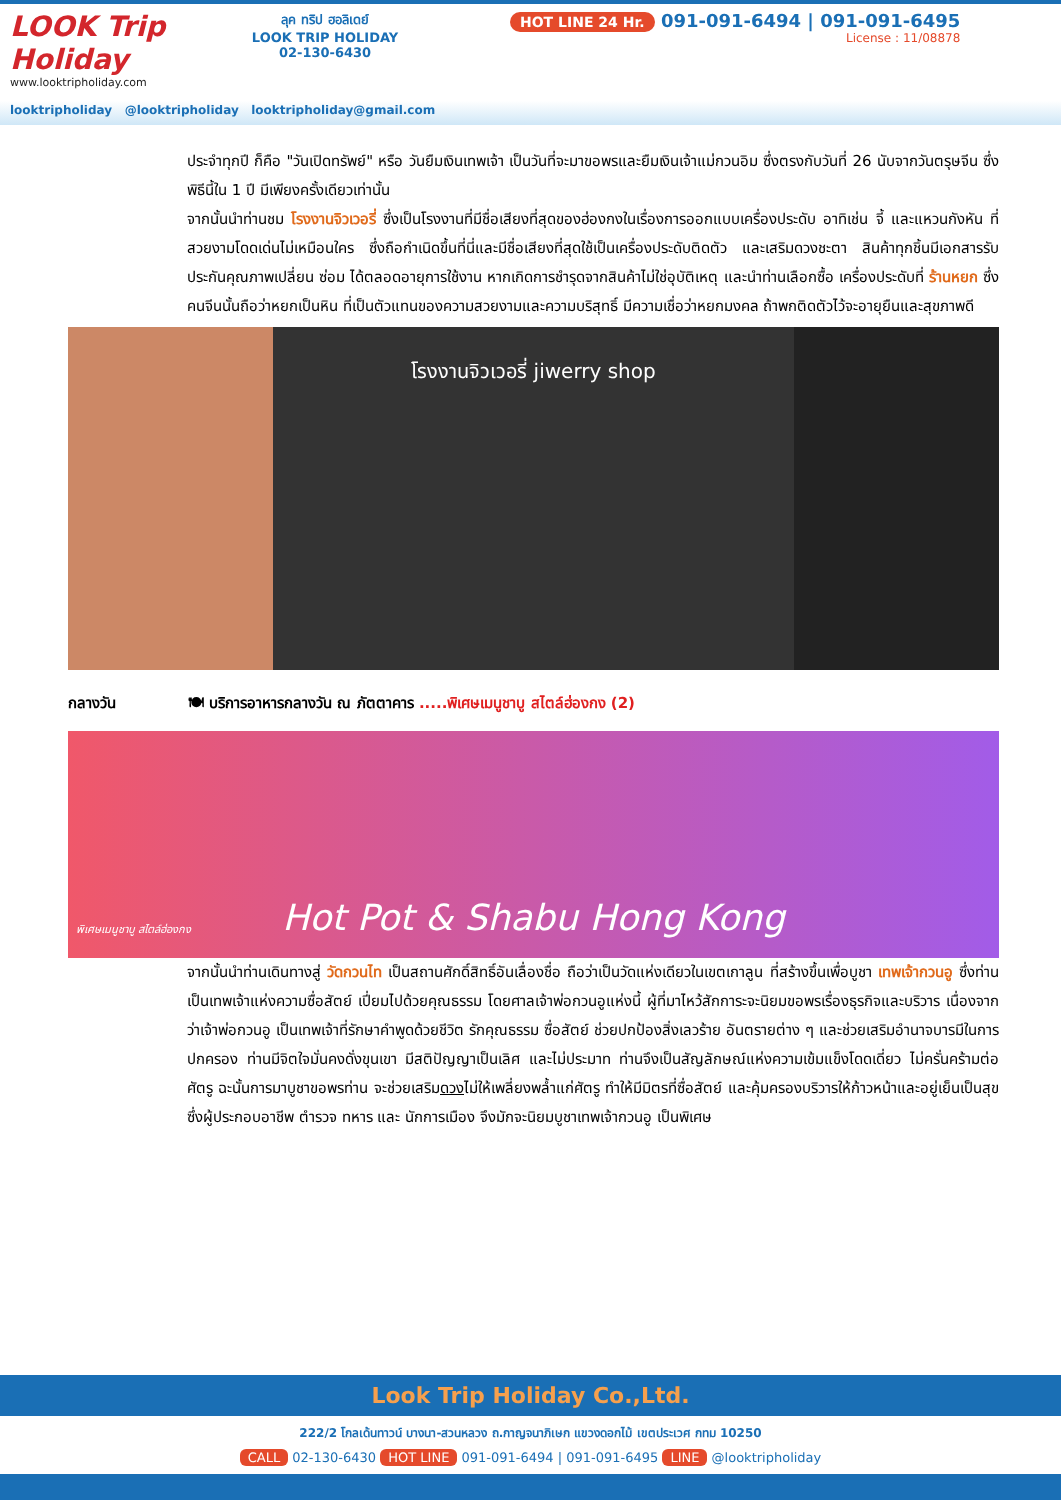LOOK Trip Holiday
www.looktripholiday.com
ลุค ทริป ฮอลิเดย์
LOOK TRIP HOLIDAY
02-130-6430
HOT LINE 24 Hr. 091-091-6494 | 091-091-6495
License : 11/08878
looktripholiday @looktripholiday looktripholiday@gmail.com
ประจำทุกปี ก็คือ "วันเปิดทรัพย์" หรือ วันยืมเงินเทพเจ้า เป็นวันที่จะมาขอพรและยืมเงินเจ้าแม่กวนอิม ซึ่งตรงกับวันที่ 26 นับจากวันตรุษจีน ซึ่งพิธีนี้ใน 1 ปี มีเพียงครั้งเดียวเท่านั้น
จากนั้นนำท่านชม โรงงานจิวเวอรี่ ซึ่งเป็นโรงงานที่มีชื่อเสียงที่สุดของฮ่องกงในเรื่องการออกแบบเครื่องประดับ อาทิเช่น จี้ และแหวนกังหัน ที่สวยงามโดดเด่นไม่เหมือนใคร ซึ่งถือกำเนิดขึ้นที่นี่และมีชื่อเสียงที่สุดใช้เป็นเครื่องประดับติดตัว และเสริมดวงชะตา สินค้าทุกชิ้นมีเอกสารรับประกันคุณภาพเปลี่ยน ซ่อม ได้ตลอดอายุการใช้งาน หากเกิดการชำรุดจากสินค้าไม่ใช่อุบัติเหตุ และนำท่านเลือกซื้อ เครื่องประดับที่ ร้านหยก ซึ่งคนจีนนั้นถือว่าหยกเป็นหิน ที่เป็นตัวแทนของความสวยงามและความบริสุทธิ์ มีความเชื่อว่าหยกมงคล ถ้าพกติดตัวไว้จะอายุยืนและสุขภาพดี
โรงงานจิวเวอรี่ jiwerry shop
กลางวัน 🍽 บริการอาหารกลางวัน ณ ภัตตาคาร .....พิเศษเมนูชาบู สไตล์ฮ่องกง (2)
พิเศษเมนูชาบู สไตล์ฮ่องกง Hot Pot & Shabu Hong Kong
จากนั้นนำท่านเดินทางสู่ วัดกวนไท เป็นสถานศักดิ์สิทธิ์อันเลื่องชื่อ ถือว่าเป็นวัดแห่งเดียวในเขตเกาลูน ที่สร้างขึ้นเพื่อบูชา เทพเจ้ากวนอู ซึ่งท่านเป็นเทพเจ้าแห่งความซื่อสัตย์ เปี่ยมไปด้วยคุณธรรม โดยศาลเจ้าพ่อกวนอูแห่งนี้ ผู้ที่มาไหว้สักการะจะนิยมขอพรเรื่องธุรกิจและบริวาร เนื่องจากว่าเจ้าพ่อกวนอู เป็นเทพเจ้าที่รักษาคำพูดด้วยชีวิต รักคุณธรรม ซื่อสัตย์ ช่วยปกป้องสิ่งเลวร้าย อันตรายต่าง ๆ และช่วยเสริมอำนาจบารมีในการปกครอง ท่านมีจิตใจมั่นคงดั่งขุนเขา มีสติปัญญาเป็นเลิศ และไม่ประมาท ท่านจึงเป็นสัญลักษณ์แห่งความเข้มแข็งโดดเดี่ยว ไม่ครั่นคร้ามต่อศัตรู ฉะนั้นการมาบูชาขอพรท่าน จะช่วยเสริมดวงไม่ให้เพลี่ยงพล้ำแก่ศัตรู ทำให้มีมิตรที่ซื่อสัตย์ และคุ้มครองบริวารให้ก้าวหน้าและอยู่เย็นเป็นสุข ซึ่งผู้ประกอบอาชีพ ตำรวจ ทหาร และ นักการเมือง จึงมักจะนิยมบูชาเทพเจ้ากวนอู เป็นพิเศษ
Look Trip Holiday Co.,Ltd.
222/2 โกลเด้นทาวน์ บางนา-สวนหลวง ถ.กาญจนาภิเษก แขวงดอกไม้ เขตประเวศ กทม 10250
CALL 02-130-6430 HOT LINE 091-091-6494 | 091-091-6495 LINE @looktripholiday